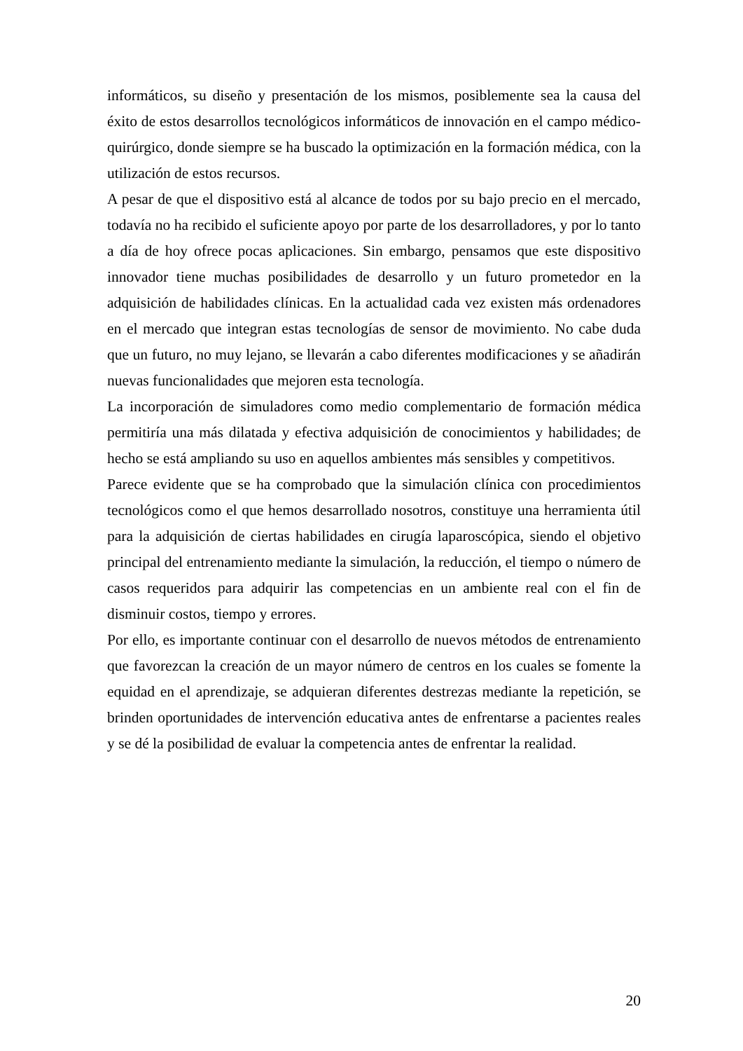informáticos, su diseño y presentación de los mismos, posiblemente sea la causa del éxito de estos desarrollos tecnológicos informáticos de innovación en el campo médico-quirúrgico, donde siempre se ha buscado la optimización en la formación médica, con la utilización de estos recursos.
A pesar de que el dispositivo está al alcance de todos por su bajo precio en el mercado, todavía no ha recibido el suficiente apoyo por parte de los desarrolladores, y por lo tanto a día de hoy ofrece pocas aplicaciones. Sin embargo, pensamos que este dispositivo innovador tiene muchas posibilidades de desarrollo y un futuro prometedor en la adquisición de habilidades clínicas. En la actualidad cada vez existen más ordenadores en el mercado que integran estas tecnologías de sensor de movimiento. No cabe duda que un futuro, no muy lejano, se llevarán a cabo diferentes modificaciones y se añadirán nuevas funcionalidades que mejoren esta tecnología.
La incorporación de simuladores como medio complementario de formación médica permitiría una más dilatada y efectiva adquisición de conocimientos y habilidades; de hecho se está ampliando su uso en aquellos ambientes más sensibles y competitivos.
Parece evidente que se ha comprobado que la simulación clínica con procedimientos tecnológicos como el que hemos desarrollado nosotros, constituye una herramienta útil para la adquisición de ciertas habilidades en cirugía laparoscópica, siendo el objetivo principal del entrenamiento mediante la simulación, la reducción, el tiempo o número de casos requeridos para adquirir las competencias en un ambiente real con el fin de disminuir costos, tiempo y errores.
Por ello, es importante continuar con el desarrollo de nuevos métodos de entrenamiento que favorezcan la creación de un mayor número de centros en los cuales se fomente la equidad en el aprendizaje, se adquieran diferentes destrezas mediante la repetición, se brinden oportunidades de intervención educativa antes de enfrentarse a pacientes reales y se dé la posibilidad de evaluar la competencia antes de enfrentar la realidad.
20